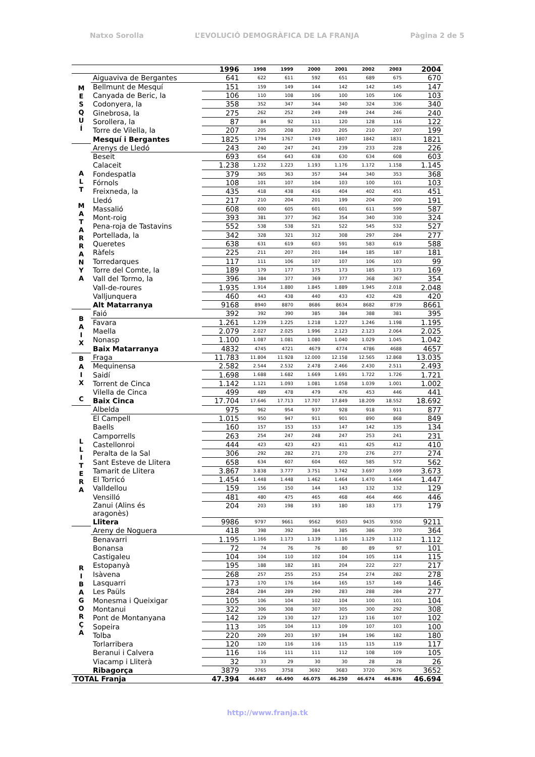Natxo Sorolla L’EVOLUCIÓ DEMOGRÀFICA DE LA FRANJA Pàgina 2 de 5
| | | 1996 | 1998 | 1999 | 2000 | 2001 | 2002 | 2003 | 2004 |
| --- | --- | --- | --- | --- | --- | --- | --- | --- | --- |
| M E S Q U Í | Aiguaviva de Bergantes | 641 | 622 | 611 | 592 | 651 | 689 | 675 | 670 |
| | Bellmunt de Mesquí | 151 | 159 | 149 | 144 | 142 | 142 | 145 | 147 |
| | Canyada de Beric, la | 106 | 110 | 108 | 106 | 100 | 105 | 106 | 103 |
| | Codonyera, la | 358 | 352 | 347 | 344 | 340 | 324 | 336 | 340 |
| | Ginebrosa, la | 275 | 262 | 252 | 249 | 249 | 244 | 246 | 240 |
| | Sorollera, la | 87 | 84 | 92 | 111 | 120 | 128 | 116 | 122 |
| | Torre de Vilella, la | 207 | 205 | 208 | 203 | 205 | 210 | 207 | 199 |
| | Mesquí i Bergantes | 1825 | 1794 | 1767 | 1749 | 1807 | 1842 | 1831 | 1821 |
| A L T M A T A R R A N Y A | Arenys de Lledó | 243 | 240 | 247 | 241 | 239 | 233 | 228 | 226 |
| | Beseit | 693 | 654 | 643 | 638 | 630 | 634 | 608 | 603 |
| | Calaceit | 1.238 | 1.232 | 1.223 | 1.193 | 1.176 | 1.172 | 1.158 | 1.145 |
| | Fondespatla | 379 | 365 | 363 | 357 | 344 | 340 | 353 | 368 |
| | Fórnols | 108 | 101 | 107 | 104 | 103 | 100 | 101 | 103 |
| | Freixneda, la | 435 | 418 | 438 | 416 | 404 | 402 | 451 | 451 |
| | Lledó | 217 | 210 | 204 | 201 | 199 | 204 | 200 | 191 |
| | Massalió | 608 | 600 | 605 | 601 | 601 | 611 | 599 | 587 |
| | Mont-roig | 393 | 381 | 377 | 362 | 354 | 340 | 330 | 324 |
| | Pena-roja de Tastavins | 552 | 538 | 538 | 521 | 522 | 545 | 532 | 527 |
| | Portellada, la | 342 | 328 | 321 | 312 | 308 | 297 | 284 | 277 |
| | Queretes | 638 | 631 | 619 | 603 | 591 | 583 | 619 | 588 |
| | Ràfels | 225 | 211 | 207 | 201 | 184 | 185 | 187 | 181 |
| | Torredarques | 117 | 111 | 106 | 107 | 107 | 106 | 103 | 99 |
| | Torre del Comte, la | 189 | 179 | 177 | 175 | 173 | 185 | 173 | 169 |
| | Vall del Tormo, la | 396 | 384 | 377 | 369 | 377 | 368 | 367 | 354 |
| | Vall-de-roures | 1.935 | 1.914 | 1.880 | 1.845 | 1.889 | 1.945 | 2.018 | 2.048 |
| | Valljunquera | 460 | 443 | 438 | 440 | 433 | 432 | 428 | 420 |
| | Alt Matarranya | 9168 | 8940 | 8870 | 8686 | 8634 | 8682 | 8739 | 8661 |
| B A I X | Faió | 392 | 392 | 390 | 385 | 384 | 388 | 381 | 395 |
| | Favara | 1.261 | 1.239 | 1.225 | 1.218 | 1.227 | 1.246 | 1.198 | 1.195 |
| | Maella | 2.079 | 2.027 | 2.025 | 1.996 | 2.123 | 2.123 | 2.064 | 2.025 |
| | Nonasp | 1.100 | 1.087 | 1.081 | 1.080 | 1.040 | 1.029 | 1.045 | 1.042 |
| | Baix Matarranya | 4832 | 4745 | 4721 | 4679 | 4774 | 4786 | 4688 | 4657 |
| B A I X C | Fraga | 11.783 | 11.804 | 11.928 | 12.000 | 12.158 | 12.565 | 12.868 | 13.035 |
| | Mequinensa | 2.582 | 2.544 | 2.532 | 2.478 | 2.466 | 2.430 | 2.511 | 2.493 |
| | Saidí | 1.698 | 1.688 | 1.682 | 1.669 | 1.691 | 1.722 | 1.726 | 1.721 |
| | Torrent de Cinca | 1.142 | 1.121 | 1.093 | 1.081 | 1.058 | 1.039 | 1.001 | 1.002 |
| | Vilella de Cinca | 499 | 489 | 478 | 479 | 476 | 453 | 446 | 441 |
| | Baix Cinca | 17.704 | 17.646 | 17.713 | 17.707 | 17.849 | 18.209 | 18.552 | 18.692 |
| L L I T E R A | Albelda | 975 | 962 | 954 | 937 | 928 | 918 | 911 | 877 |
| | El Campell | 1.015 | 950 | 947 | 911 | 901 | 890 | 868 | 849 |
| | Baells | 160 | 157 | 153 | 153 | 147 | 142 | 135 | 134 |
| | Camporrells | 263 | 254 | 247 | 248 | 247 | 253 | 241 | 231 |
| | Castellonroi | 444 | 423 | 423 | 423 | 411 | 425 | 412 | 410 |
| | Peralta de la Sal | 306 | 292 | 282 | 271 | 270 | 276 | 277 | 274 |
| | Sant Esteve de Llitera | 658 | 634 | 607 | 604 | 602 | 585 | 572 | 562 |
| | Tamarit de Llitera | 3.867 | 3.838 | 3.777 | 3.751 | 3.742 | 3.697 | 3.699 | 3.673 |
| | El Torricó | 1.454 | 1.448 | 1.448 | 1.462 | 1.464 | 1.470 | 1.464 | 1.447 |
| | Valldellou | 159 | 156 | 150 | 144 | 143 | 132 | 132 | 129 |
| | Vensilló | 481 | 480 | 475 | 465 | 468 | 464 | 466 | 446 |
| | Zanui (Alins és aragonès) | 204 | 203 | 198 | 193 | 180 | 183 | 173 | 179 |
| | Llitera | 9986 | 9797 | 9661 | 9562 | 9503 | 9435 | 9350 | 9211 |
| R I B A G O R Ç A | Areny de Noguera | 418 | 398 | 392 | 384 | 385 | 386 | 370 | 364 |
| | Benavarri | 1.195 | 1.166 | 1.173 | 1.139 | 1.116 | 1.129 | 1.112 | 1.112 |
| | Bonansa | 72 | 74 | 76 | 76 | 80 | 89 | 97 | 101 |
| | Castigaleu | 104 | 104 | 110 | 102 | 104 | 105 | 114 | 115 |
| | Estopanyà | 195 | 188 | 182 | 181 | 204 | 222 | 227 | 217 |
| | Isàvena | 268 | 257 | 255 | 253 | 254 | 274 | 282 | 278 |
| | Lasquarri | 173 | 170 | 176 | 164 | 165 | 157 | 149 | 146 |
| | Les Paüls | 284 | 284 | 289 | 290 | 283 | 288 | 284 | 277 |
| | Monesma i Queixigar | 105 | 106 | 104 | 102 | 104 | 100 | 101 | 104 |
| | Montanui | 322 | 306 | 308 | 307 | 305 | 300 | 292 | 308 |
| | Pont de Montanyana | 142 | 129 | 130 | 127 | 123 | 116 | 107 | 102 |
| | Sopeira | 113 | 105 | 104 | 113 | 109 | 107 | 103 | 100 |
| | Tolba | 220 | 209 | 203 | 197 | 194 | 196 | 182 | 180 |
| | Torlarribera | 120 | 120 | 116 | 116 | 115 | 115 | 119 | 117 |
| | Beranui i Calvera | 116 | 116 | 111 | 111 | 112 | 108 | 109 | 105 |
| | Viacamp i Lliterà | 32 | 33 | 29 | 30 | 30 | 28 | 28 | 26 |
| | Ribagorça | 3879 | 3765 | 3758 | 3692 | 3683 | 3720 | 3676 | 3652 |
| TOTAL Franja | | 47.394 | 46.687 | 46.490 | 46.075 | 46.250 | 46.674 | 46.836 | 46.694 |
http://www.franja.tk